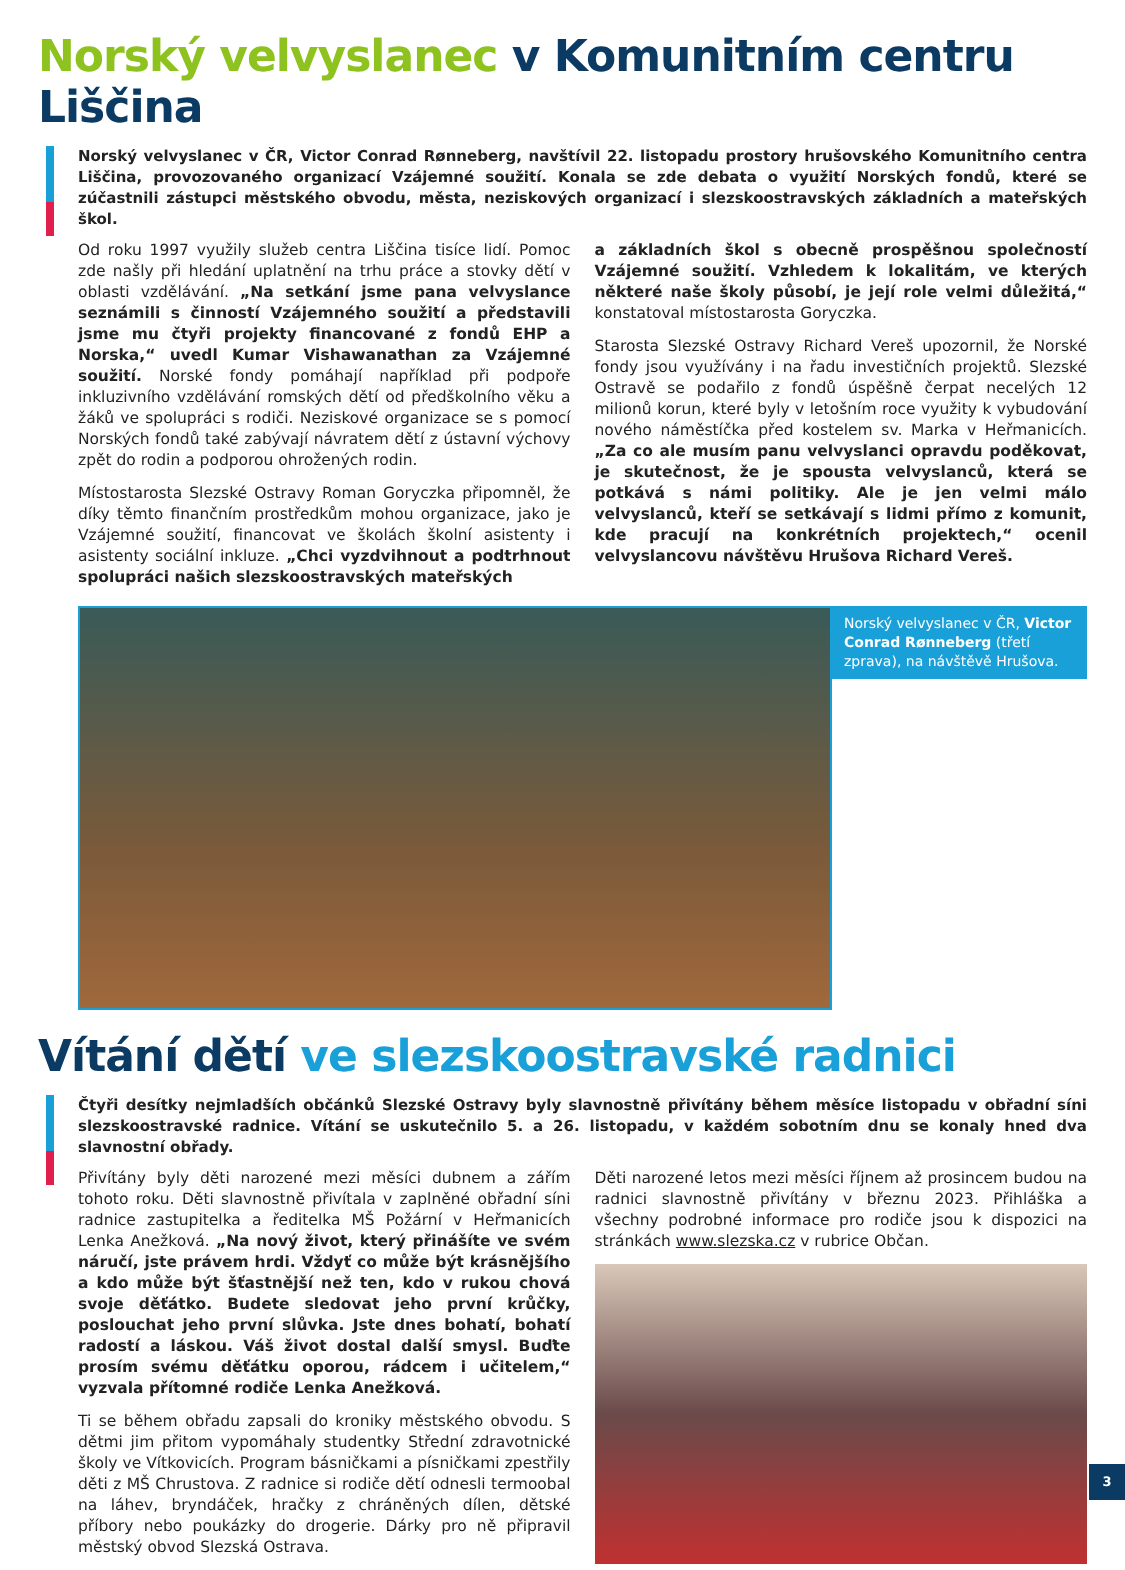Norský velvyslanec v Komunitním centru Liščina
Norský velvyslanec v ČR, Victor Conrad Rønneberg, navštívil 22. listopadu prostory hrušovského Komunitního centra Liščina, provozovaného organizací Vzájemné soužití. Konala se zde debata o využití Norských fondů, které se zúčastnili zástupci městského obvodu, města, neziskových organizací i slezskoostravských základních a mateřských škol.
Od roku 1997 využily služeb centra Liščina tisíce lidí. Pomoc zde našly při hledání uplatnění na trhu práce a stovky dětí v oblasti vzdělávání. „Na setkání jsme pana velvyslance seznámili s činností Vzájemného soužití a představili jsme mu čtyři projekty financované z fondů EHP a Norska,“ uvedl Kumar Vishawanathan za Vzájemné soužití. Norské fondy pomáhají například při podpoře inkluzivního vzdělávání romských dětí od předškolního věku a žáků ve spolupráci s rodiči. Neziskové organizace se s pomocí Norských fondů také zabývají návratem dětí z ústavní výchovy zpět do rodin a podporou ohrožených rodin.
Místostarosta Slezské Ostravy Roman Goryczka připomněl, že díky těmto finančním prostředkům mohou organizace, jako je Vzájemné soužití, financovat ve školách školní asistenty i asistenty sociální inkluze. „Chci vyzdvihnout a podtrhnout spolupráci našich slezskoostravských mateřských
a základních škol s obecně prospěšnou společností Vzájemné soužití. Vzhledem k lokalitám, ve kterých některé naše školy působí, je její role velmi důležitá,“ konstatoval místostarosta Goryczka.
Starosta Slezské Ostravy Richard Vereš upozornil, že Norské fondy jsou využívány i na řadu investičních projektů. Slezské Ostravě se podařilo z fondů úspěšně čerpat necelých 12 milionů korun, které byly v letošním roce využity k vybudování nového náměstíčka před kostelem sv. Marka v Heřmanicích. „Za co ale musím panu velvyslanci opravdu poděkovat, je skutečnost, že je spousta velvyslanců, která se potkává s námi politiky. Ale je jen velmi málo velvyslanců, kteří se setkávají s lidmi přímo z komunit, kde pracují na konkrétních projektech,“ ocenil velvyslancovu návštěvu Hrušova Richard Vereš.
Norský velvyslanec v ČR, Victor Conrad Rønneberg (třetí zprava), na návštěvě Hrušova.
Vítání dětí ve slezskoostravské radnici
Čtyři desítky nejmladších občánků Slezské Ostravy byly slavnostně přivítány během měsíce listopadu v obřadní síni slezskoostravské radnice. Vítání se uskutečnilo 5. a 26. listopadu, v každém sobotním dnu se konaly hned dva slavnostní obřady.
Přivítány byly děti narozené mezi měsíci dubnem a zářím tohoto roku. Děti slavnostně přivítala v zaplněné obřadní síni radnice zastupitelka a ředitelka MŠ Požární v Heřmanicích Lenka Anežková. „Na nový život, který přinášíte ve svém náručí, jste právem hrdi. Vždyť co může být krásnějšího a kdo může být šťastnější než ten, kdo v rukou chová svoje děťátko. Budete sledovat jeho první krůčky, poslouchat jeho první slůvka. Jste dnes bohatí, bohatí radostí a láskou. Váš život dostal další smysl. Buďte prosím svému děťátku oporou, rádcem i učitelem,“ vyzvala přítomné rodiče Lenka Anežková.
Ti se během obřadu zapsali do kroniky městského obvodu. S dětmi jim přitom vypomáhaly studentky Střední zdravotnické školy ve Vítkovicích. Program básničkami a písničkami zpestřily děti z MŠ Chrustova. Z radnice si rodiče dětí odnesli termoobal na láhev, bryndáček, hračky z chráněných dílen, dětské příbory nebo poukázky do drogerie. Dárky pro ně připravil městský obvod Slezská Ostrava.
Děti narozené letos mezi měsíci říjnem až prosincem budou na radnici slavnostně přivítány v březnu 2023. Přihláška a všechny podrobné informace pro rodiče jsou k dispozici na stránkách www.slezska.cz v rubrice Občan.
3